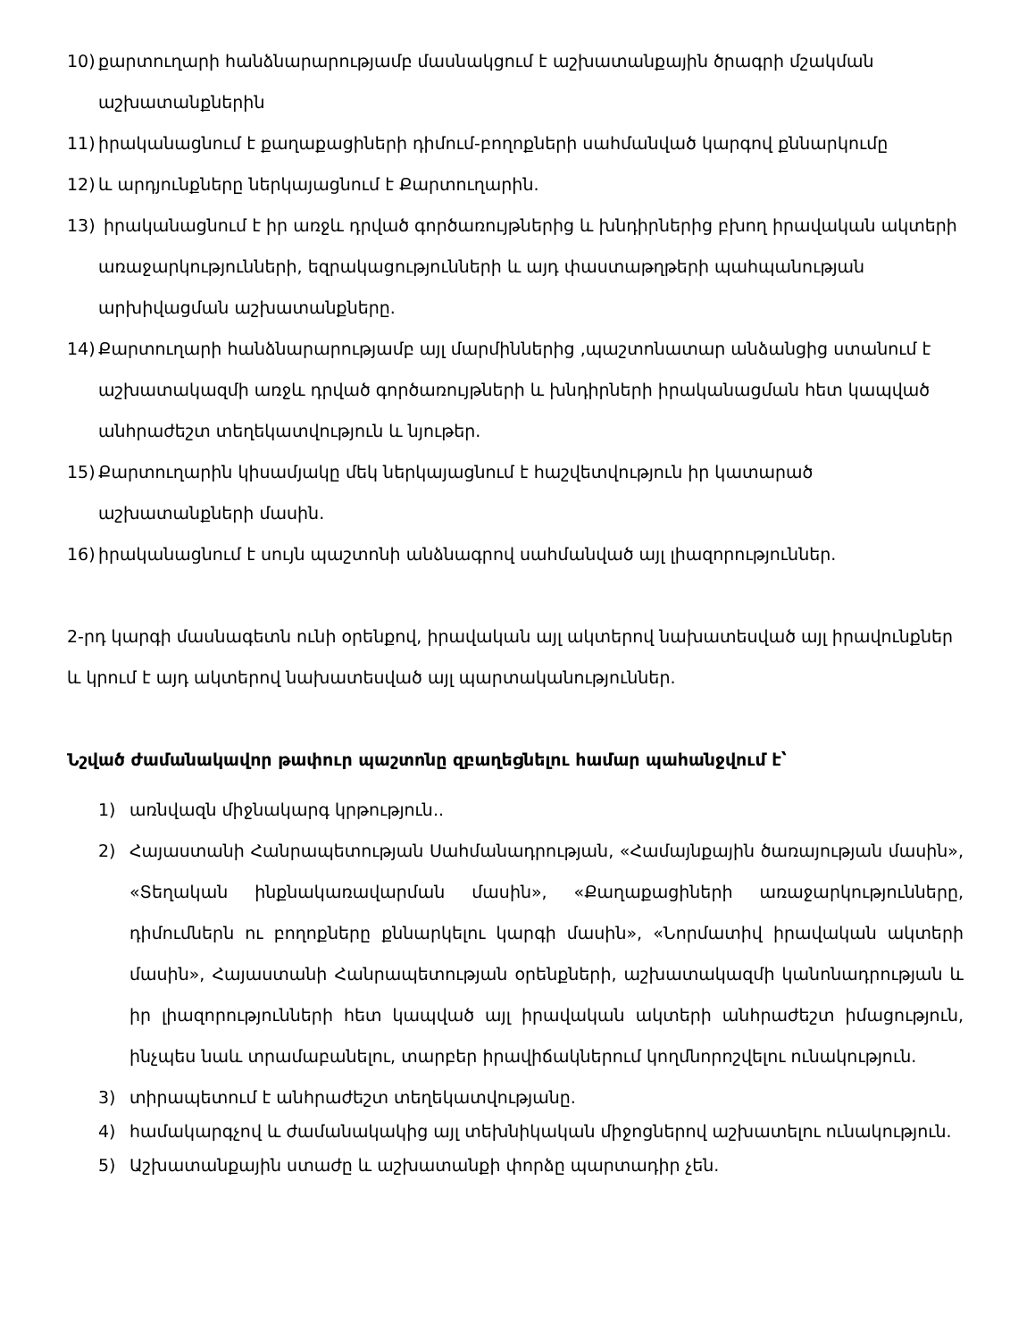10) քարտուղարի հանձնարարությամբ մասնակցում է աշխատանքային ծրագրի մշակման աշխատանքներին
11) իրականացնում է քաղաքացիների դիմում-բողոքների սահմանված կարգով քննարկումը
12) և արդյունքները ներկայացնում է Քարտուղարին.
13) իրականացնում է իր առջև դրված գործառույթներից և խնդիրներից բխող իրավական ակտերի առաջարկությունների, եզրակացությունների և այդ փաստաթղթերի պահպանության արխիվացման աշխատանքները.
14) Քարտուղարի հանձնարարությամբ այլ մարմիններից ,պաշտոնատար անձանցից ստանում է աշխատակազմի առջև դրված գործառույթների և խնդիրների իրականացման հետ կապված անհրաժեշտ տեղեկատվություն և նյութեր.
15) Քարտուղարին կիսամյակը մեկ ներկայացնում է հաշվետվություն իր կատարած աշխատանքների մասին.
16) իրականացնում է սույն պաշտոնի անձնագրով սահմանված այլ լիազորություններ.
2-րդ կարգի մասնագետն ունի օրենքով, իրավական այլ ակտերով նախատեսված այլ իրավունքներ և կրում է այդ ակտերով նախատեսված այլ պարտականություններ.
Նշված ժամանակավոր թափուր պաշտոնը զբաղեցնելու համար պահանջվում է՝
1) առնվազն միջնակարգ կրթություն..
2) Հայաստանի Հանրապետության Սահմանադրության, «Համայնքային ծառայության մասին», «Տեղական ինքնակառավարման մասին», «Քաղաքացիների առաջարկությունները, դիմումներն ու բողոքները քննարկելու կարգի մասին», «Նորմատիվ իրավական ակտերի մասին», Հայաստանի Հանրապետության օրենքների, աշխատակազմի կանոնադրության և իր լիազորությունների հետ կապված այլ իրավական ակտերի անհրաժեշտ իմացություն, ինչպես նաև տրամաբանելու, տարբեր իրավիճակներում կողմնորոշվելու ունակություն.
3) տիրապետում է անհրաժեշտ տեղեկատվությանը.
4) համակարգչով և ժամանակակից այլ տեխնիկական միջոցներով աշխատելու ունակություն.
5) Աշխատանքային ստաժը և աշխատանքի փորձը պարտադիր չեն.